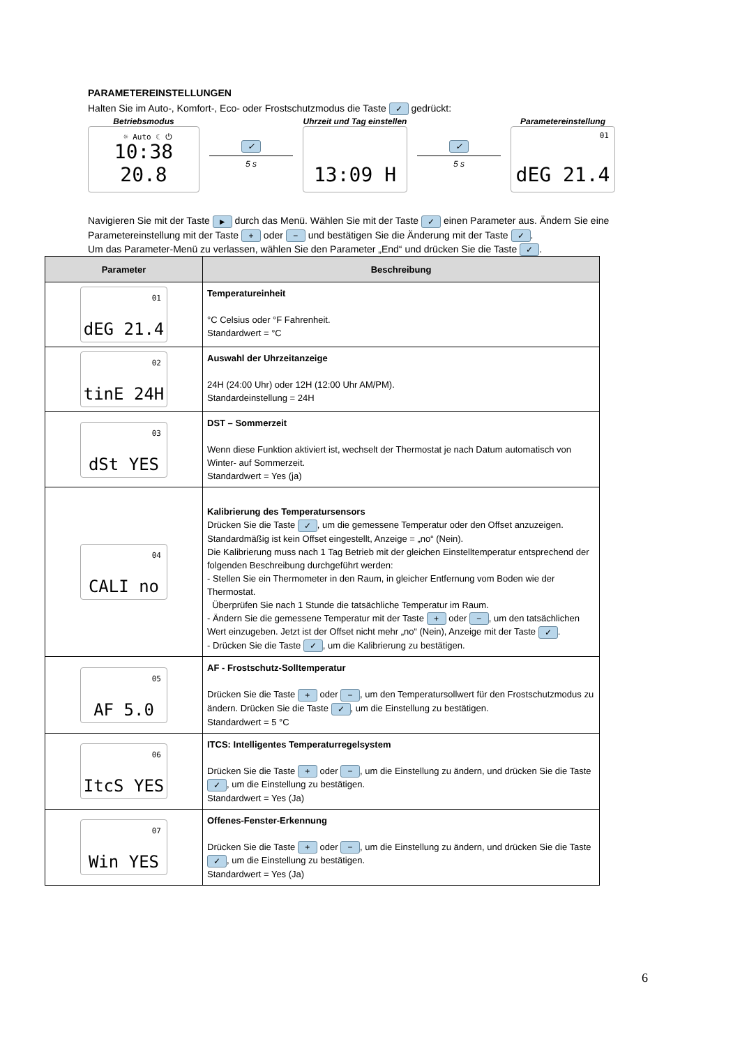PARAMETEREINSTELLUNGEN
Halten Sie im Auto-, Komfort-, Eco- oder Frostschutzmodus die Taste ✓ gedrückt:
Betriebsmodus
☼ Auto ☾ ⏻ 10:38 20.8
✓
5 s
Uhrzeit und Tag einstellen
13:09 H
✓
5 s
Parametereinstellung
01 dEG 21.4
Navigieren Sie mit der Taste ► durch das Menü. Wählen Sie mit der Taste ✓ einen Parameter aus. Ändern Sie eine Parametereinstellung mit der Taste + oder − und bestätigen Sie die Änderung mit der Taste ✓.
Um das Parameter-Menü zu verlassen, wählen Sie den Parameter „End“ und drücken Sie die Taste ✓.
| Parameter | Beschreibung |
| --- | --- |
| 01 dEG 21.4 | Temperatureinheit °C Celsius oder °F Fahrenheit. Standardwert = °C |
| 02 tinE 24H | Auswahl der Uhrzeitanzeige 24H (24:00 Uhr) oder 12H (12:00 Uhr AM/PM). Standardeinstellung = 24H |
| 03 dSt YES | DST – Sommerzeit Wenn diese Funktion aktiviert ist, wechselt der Thermostat je nach Datum automatisch von Winter- auf Sommerzeit. Standardwert = Yes (ja) |
| 04 CALI no | Kalibrierung des Temperatursensors Drücken Sie die Taste ✓ , um die gemessene Temperatur oder den Offset anzuzeigen. Standardmäßig ist kein Offset eingestellt, Anzeige = „no“ (Nein). Die Kalibrierung muss nach 1 Tag Betrieb mit der gleichen Einstelltemperatur entsprechend der folgenden Beschreibung durchgeführt werden: - Stellen Sie ein Thermometer in den Raum, in gleicher Entfernung vom Boden wie der Thermostat. Überprüfen Sie nach 1 Stunde die tatsächliche Temperatur im Raum. - Ändern Sie die gemessene Temperatur mit der Taste + oder − , um den tatsächlichen Wert einzugeben. Jetzt ist der Offset nicht mehr „no“ (Nein), Anzeige mit der Taste ✓ . - Drücken Sie die Taste ✓ , um die Kalibrierung zu bestätigen. |
| 05 AF 5.0 | AF - Frostschutz-Solltemperatur Drücken Sie die Taste + oder − , um den Temperatursollwert für den Frostschutzmodus zu ändern. Drücken Sie die Taste ✓ , um die Einstellung zu bestätigen. Standardwert = 5 °C |
| 06 ItcS YES | ITCS: Intelligentes Temperaturregelsystem Drücken Sie die Taste + oder − , um die Einstellung zu ändern, und drücken Sie die Taste ✓ , um die Einstellung zu bestätigen. Standardwert = Yes (Ja) |
| 07 Win YES | Offenes-Fenster-Erkennung Drücken Sie die Taste + oder − , um die Einstellung zu ändern, und drücken Sie die Taste ✓ , um die Einstellung zu bestätigen. Standardwert = Yes (Ja) |
6